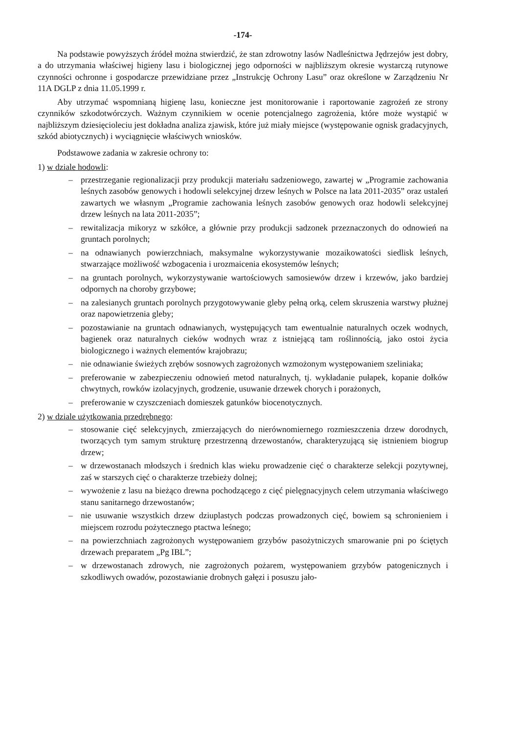-174-
Na podstawie powyższych źródeł można stwierdzić, że stan zdrowotny lasów Nadleśnictwa Jędrzejów jest dobry, a do utrzymania właściwej higieny lasu i biologicznej jego odporności w najbliższym okresie wystarczą rutynowe czynności ochronne i gospodarcze przewidziane przez „Instrukcję Ochrony Lasu” oraz określone w Zarządzeniu Nr 11A DGLP z dnia 11.05.1999 r.
Aby utrzymać wspomnianą higienę lasu, konieczne jest monitorowanie i raportowanie zagrożeń ze strony czynników szkodotwórczych. Ważnym czynnikiem w ocenie potencjalnego zagrożenia, które może wystąpić w najbliższym dziesięcioleciu jest dokładna analiza zjawisk, które już miały miejsce (występowanie ognisk gradacyjnych, szkód abiotycznych) i wyciągnięcie właściwych wniosków.
Podstawowe zadania w zakresie ochrony to:
1) w dziale hodowli:
– przestrzeganie regionalizacji przy produkcji materiału sadzeniowego, zawartej w „Programie zachowania leśnych zasobów genowych i hodowli selekcyjnej drzew leśnych w Polsce na lata 2011-2035” oraz ustaleń zawartych we własnym „Programie zachowania leśnych zasobów genowych oraz hodowli selekcyjnej drzew leśnych na lata 2011-2035”;
– rewitalizacja mikoryz w szkółce, a głównie przy produkcji sadzonek przeznaczonych do odnowień na gruntach porolnych;
– na odnawianych powierzchniach, maksymalne wykorzystywanie mozaikowatości siedlisk leśnych, stwarzające możliwość wzbogacenia i urozmaicenia ekosystemów leśnych;
– na gruntach porolnych, wykorzystywanie wartościowych samosiewów drzew i krzewów, jako bardziej odpornych na choroby grzybowe;
– na zalesianych gruntach porolnych przygotowywanie gleby pełną orką, celem skruszenia warstwy płużnej oraz napowietrzenia gleby;
– pozostawianie na gruntach odnawianych, występujących tam ewentualnie naturalnych oczek wodnych, bagienek oraz naturalnych cieków wodnych wraz z istniejącą tam roślinnością, jako ostoi życia biologicznego i ważnych elementów krajobrazu;
– nie odnawianie świeżych zrębów sosnowych zagrożonych wzmożonym występowaniem szeliniaka;
– preferowanie w zabezpieczeniu odnowień metod naturalnych, tj. wykładanie pułapek, kopanie dołków chwytnych, rowków izolacyjnych, grodzenie, usuwanie drzewek chorych i porażonych,
– preferowanie w czyszczeniach domieszek gatunków biocenotycznych.
2) w dziale użytkowania przedrębnego:
– stosowanie cięć selekcyjnych, zmierzających do nierównomiernego rozmieszczenia drzew dorodnych, tworzących tym samym strukturę przestrzenną drzewostanów, charakteryzującą się istnieniem biogrup drzew;
– w drzewostanach młodszych i średnich klas wieku prowadzenie cięć o charakterze selekcji pozytywnej, zaś w starszych cięć o charakterze trzebieży dolnej;
– wywożenie z lasu na bieżąco drewna pochodzącego z cięć pielęgnacyjnych celem utrzymania właściwego stanu sanitarnego drzewostanów;
– nie usuwanie wszystkich drzew dziuplastych podczas prowadzonych cięć, bowiem są schronieniem i miejscem rozrodu pożytecznego ptactwa leśnego;
– na powierzchniach zagrożonych występowaniem grzybów pasożytniczych smarowanie pni po ściętych drzewach preparatem „Pg IBL”;
– w drzewostanach zdrowych, nie zagrożonych pożarem, występowaniem grzybów patogenicznych i szkodliwych owadów, pozostawianie drobnych gałęzi i posuszu jało-